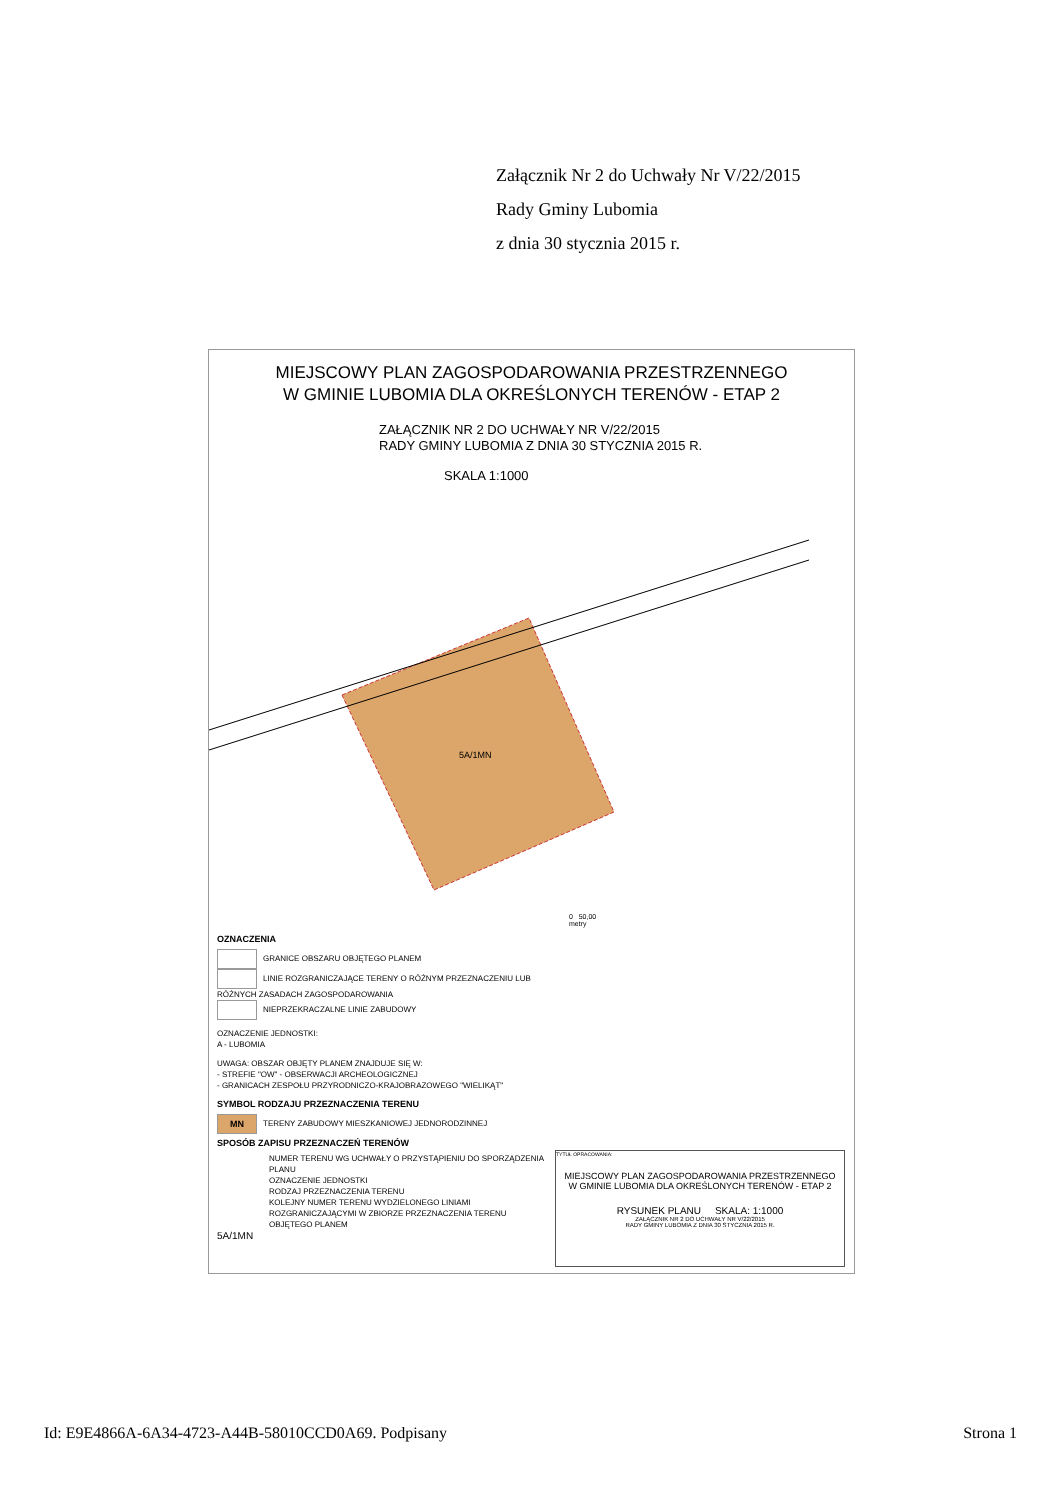Załącznik Nr 2 do Uchwały Nr V/22/2015
Rady Gminy Lubomia
z dnia 30 stycznia 2015 r.
MIEJSCOWY PLAN ZAGOSPODAROWANIA PRZESTRZENNEGO
W GMINIE LUBOMIA DLA OKREŚLONYCH TERENÓW - ETAP 2
ZAŁĄCZNIK NR 2 DO UCHWAŁY NR V/22/2015
RADY GMINY LUBOMIA Z DNIA 30 STYCZNIA 2015 R.
SKALA 1:1000
5A/1MN
0 50,00
metry
OZNACZENIA
GRANICE OBSZARU OBJĘTEGO PLANEM
LINIE ROZGRANICZAJĄCE TERENY O RÓŻNYM PRZEZNACZENIU LUB RÓŻNYCH ZASADACH ZAGOSPODAROWANIA
NIEPRZEKRACZALNE LINIE ZABUDOWY
OZNACZENIE JEDNOSTKI:
A - LUBOMIA
UWAGA: OBSZAR OBJĘTY PLANEM ZNAJDUJE SIĘ W:
- STREFIE "OW" - OBSERWACJI ARCHEOLOGICZNEJ
- GRANICACH ZESPOŁU PRZYRODNICZO-KRAJOBRAZOWEGO "WIELIKĄT"
SYMBOL RODZAJU PRZEZNACZENIA TERENU
MN TERENY ZABUDOWY MIESZKANIOWEJ JEDNORODZINNEJ
SPOSÓB ZAPISU PRZEZNACZEŃ TERENÓW
NUMER TERENU WG UCHWAŁY O PRZYSTĄPIENIU DO SPORZĄDZENIA PLANU
OZNACZENIE JEDNOSTKI
RODZAJ PRZEZNACZENIA TERENU
KOLEJNY NUMER TERENU WYDZIELONEGO LINIAMI ROZGRANICZAJĄCYMI W ZBIORZE PRZEZNACZENIA TERENU OBJĘTEGO PLANEM
5A/1MN
TYTUŁ OPRACOWANIA:
MIEJSCOWY PLAN ZAGOSPODAROWANIA PRZESTRZENNEGO
W GMINIE LUBOMIA DLA OKREŚLONYCH TERENÓW - ETAP 2
RYSUNEK PLANU SKALA: 1:1000
ZAŁĄCZNIK NR 2 DO UCHWAŁY NR V/22/2015
RADY GMINY LUBOMIA Z DNIA 30 STYCZNIA 2015 R.
Id: E9E4866A-6A34-4723-A44B-58010CCD0A69. Podpisany Strona 1